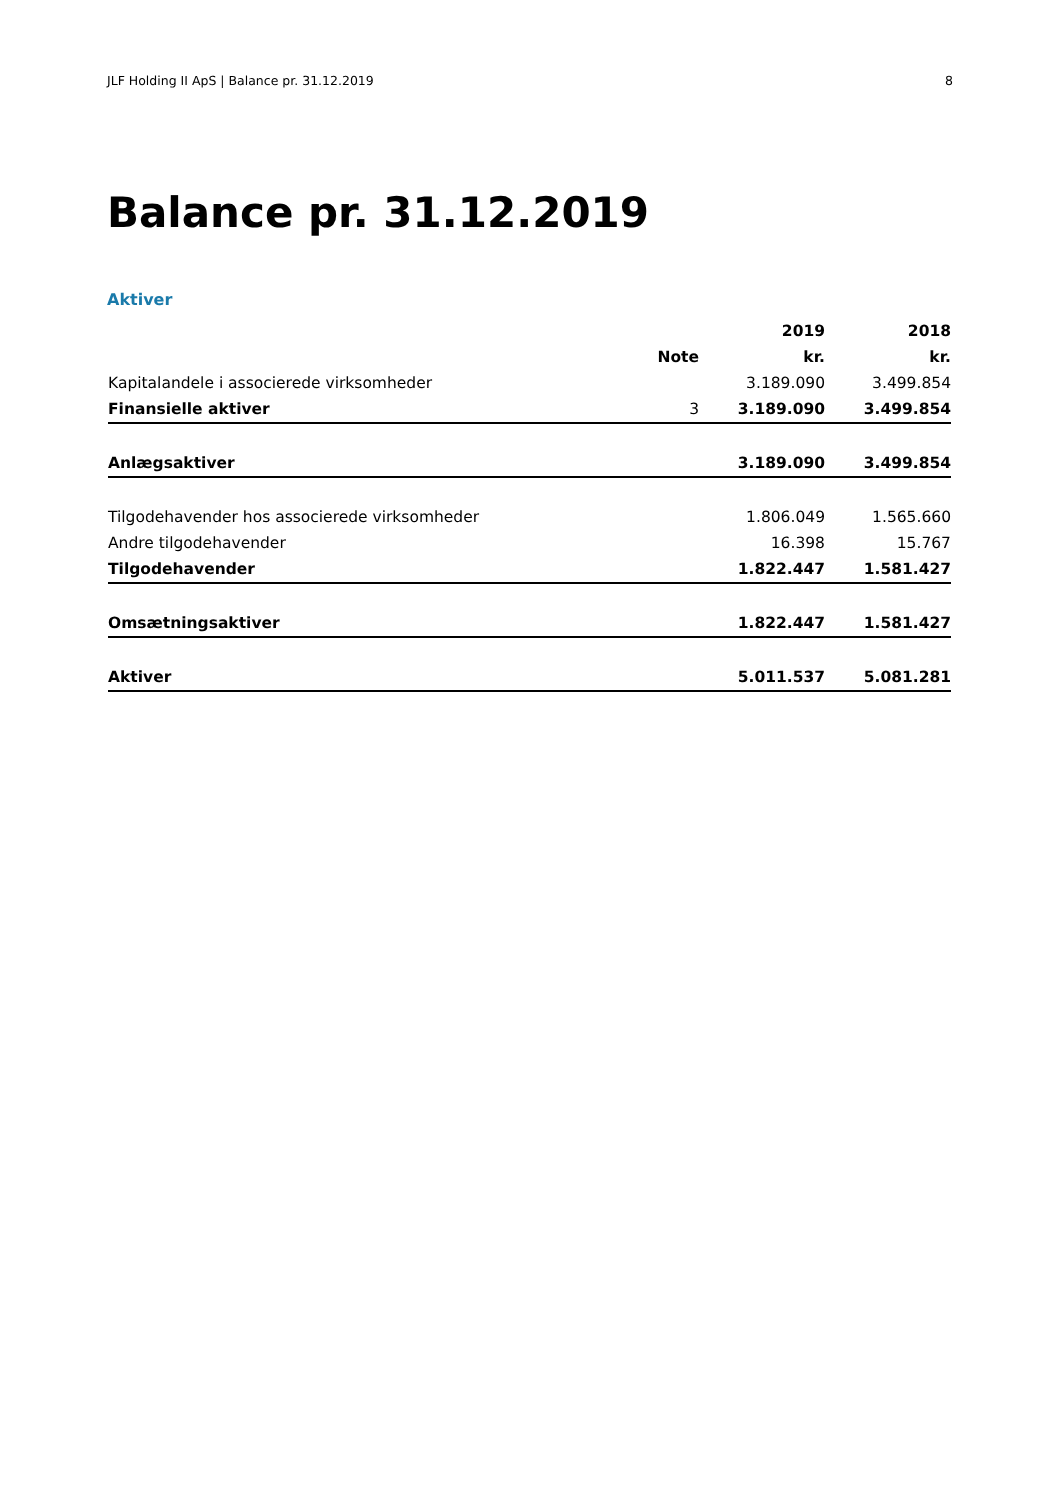JLF Holding II ApS | Balance pr. 31.12.2019 8
Balance pr. 31.12.2019
Aktiver
| | | 2019 | 2018 |
| --- | --- | --- | --- |
| | Note | kr. | kr. |
| Kapitalandele i associerede virksomheder | | 3.189.090 | 3.499.854 |
| Finansielle aktiver | 3 | 3.189.090 | 3.499.854 |
| Anlægsaktiver | | 3.189.090 | 3.499.854 |
| Tilgodehavender hos associerede virksomheder | | 1.806.049 | 1.565.660 |
| Andre tilgodehavender | | 16.398 | 15.767 |
| Tilgodehavender | | 1.822.447 | 1.581.427 |
| Omsætningsaktiver | | 1.822.447 | 1.581.427 |
| Aktiver | | 5.011.537 | 5.081.281 |